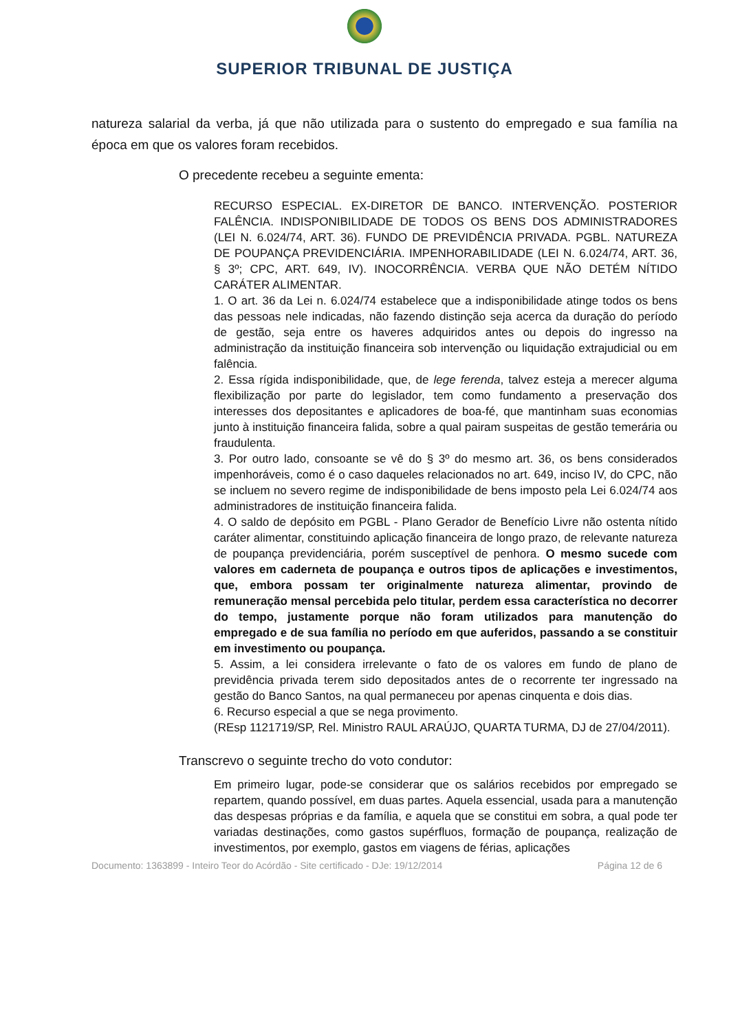SUPERIOR TRIBUNAL DE JUSTIÇA
natureza salarial da verba, já que não utilizada para o sustento do empregado e sua família na época em que os valores foram recebidos.
O precedente recebeu a seguinte ementa:
RECURSO ESPECIAL. EX-DIRETOR DE BANCO. INTERVENÇÃO. POSTERIOR FALÊNCIA. INDISPONIBILIDADE DE TODOS OS BENS DOS ADMINISTRADORES (LEI N. 6.024/74, ART. 36). FUNDO DE PREVIDÊNCIA PRIVADA. PGBL. NATUREZA DE POUPANÇA PREVIDENCIÁRIA. IMPENHORABILIDADE (LEI N. 6.024/74, ART. 36, § 3º; CPC, ART. 649, IV). INOCORRÊNCIA. VERBA QUE NÃO DETÉM NÍTIDO CARÁTER ALIMENTAR.
1. O art. 36 da Lei n. 6.024/74 estabelece que a indisponibilidade atinge todos os bens das pessoas nele indicadas, não fazendo distinção seja acerca da duração do período de gestão, seja entre os haveres adquiridos antes ou depois do ingresso na administração da instituição financeira sob intervenção ou liquidação extrajudicial ou em falência.
2. Essa rígida indisponibilidade, que, de lege ferenda, talvez esteja a merecer alguma flexibilização por parte do legislador, tem como fundamento a preservação dos interesses dos depositantes e aplicadores de boa-fé, que mantinham suas economias junto à instituição financeira falida, sobre a qual pairam suspeitas de gestão temerária ou fraudulenta.
3. Por outro lado, consoante se vê do § 3º do mesmo art. 36, os bens considerados impenhoráveis, como é o caso daqueles relacionados no art. 649, inciso IV, do CPC, não se incluem no severo regime de indisponibilidade de bens imposto pela Lei 6.024/74 aos administradores de instituição financeira falida.
4. O saldo de depósito em PGBL - Plano Gerador de Benefício Livre não ostenta nítido caráter alimentar, constituindo aplicação financeira de longo prazo, de relevante natureza de poupança previdenciária, porém susceptível de penhora. O mesmo sucede com valores em caderneta de poupança e outros tipos de aplicações e investimentos, que, embora possam ter originalmente natureza alimentar, provindo de remuneração mensal percebida pelo titular, perdem essa característica no decorrer do tempo, justamente porque não foram utilizados para manutenção do empregado e de sua família no período em que auferidos, passando a se constituir em investimento ou poupança.
5. Assim, a lei considera irrelevante o fato de os valores em fundo de plano de previdência privada terem sido depositados antes de o recorrente ter ingressado na gestão do Banco Santos, na qual permaneceu por apenas cinquenta e dois dias.
6. Recurso especial a que se nega provimento.
(REsp 1121719/SP, Rel. Ministro RAUL ARAÚJO, QUARTA TURMA, DJ de 27/04/2011).
Transcrevo o seguinte trecho do voto condutor:
Em primeiro lugar, pode-se considerar que os salários recebidos por empregado se repartem, quando possível, em duas partes. Aquela essencial, usada para a manutenção das despesas próprias e da família, e aquela que se constitui em sobra, a qual pode ter variadas destinações, como gastos supérfluos, formação de poupança, realização de investimentos, por exemplo, gastos em viagens de férias, aplicações
Documento: 1363899 - Inteiro Teor do Acórdão - Site certificado - DJe: 19/12/2014 Página 12 de 6